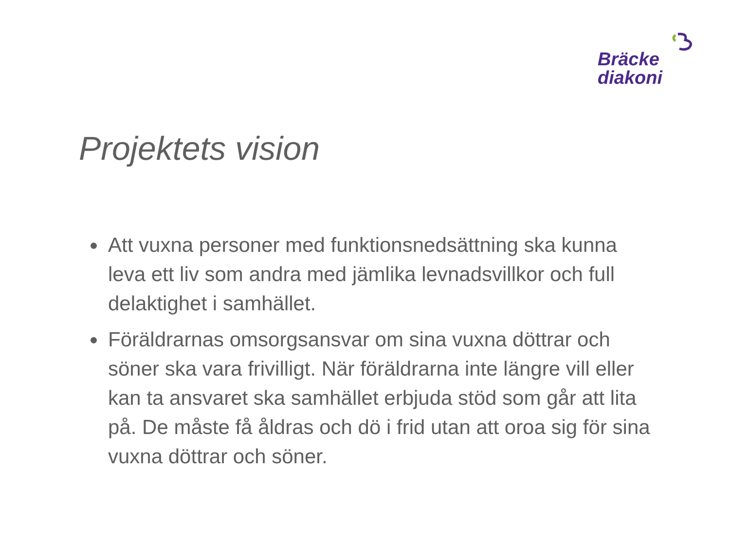Bräcke
diakoni
Projektets vision
Att vuxna personer med funktionsnedsättning ska kunna leva ett liv som andra med jämlika levnadsvillkor och full delaktighet i samhället.
Föräldrarnas omsorgsansvar om sina vuxna döttrar och söner ska vara frivilligt. När föräldrarna inte längre vill eller kan ta ansvaret ska samhället erbjuda stöd som går att lita på. De måste få åldras och dö i frid utan att oroa sig för sina vuxna döttrar och söner.